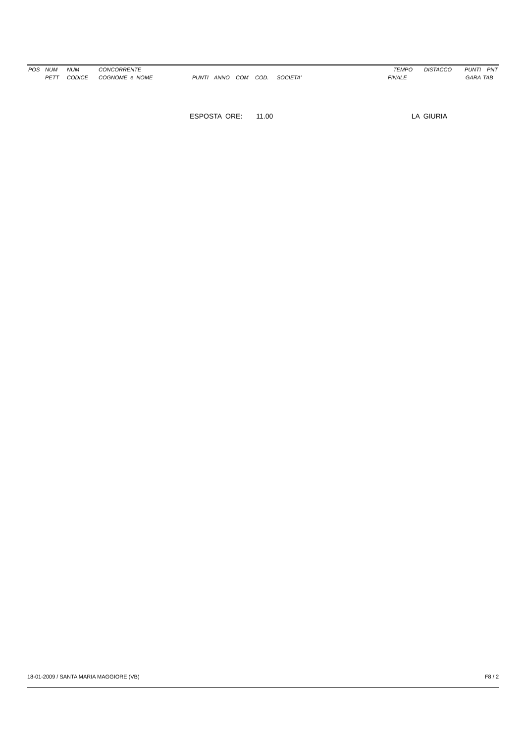| POS | NUM | NUM | CONCORRENTE | | | | | | | TEMPO | DISTACCO | PUNTI | PNT |
| --- | --- | --- | --- | --- | --- | --- | --- | --- | --- | --- | --- | --- | --- |
| | PETT | CODICE | COGNOME e NOME | PUNTI | ANNO | COM | COD. | SOCIETA' | | FINALE | | GARA | TAB |
ESPOSTA ORE: 11.00 LA GIURIA
18-01-2009 / SANTA MARIA MAGGIORE (VB) F8 / 2